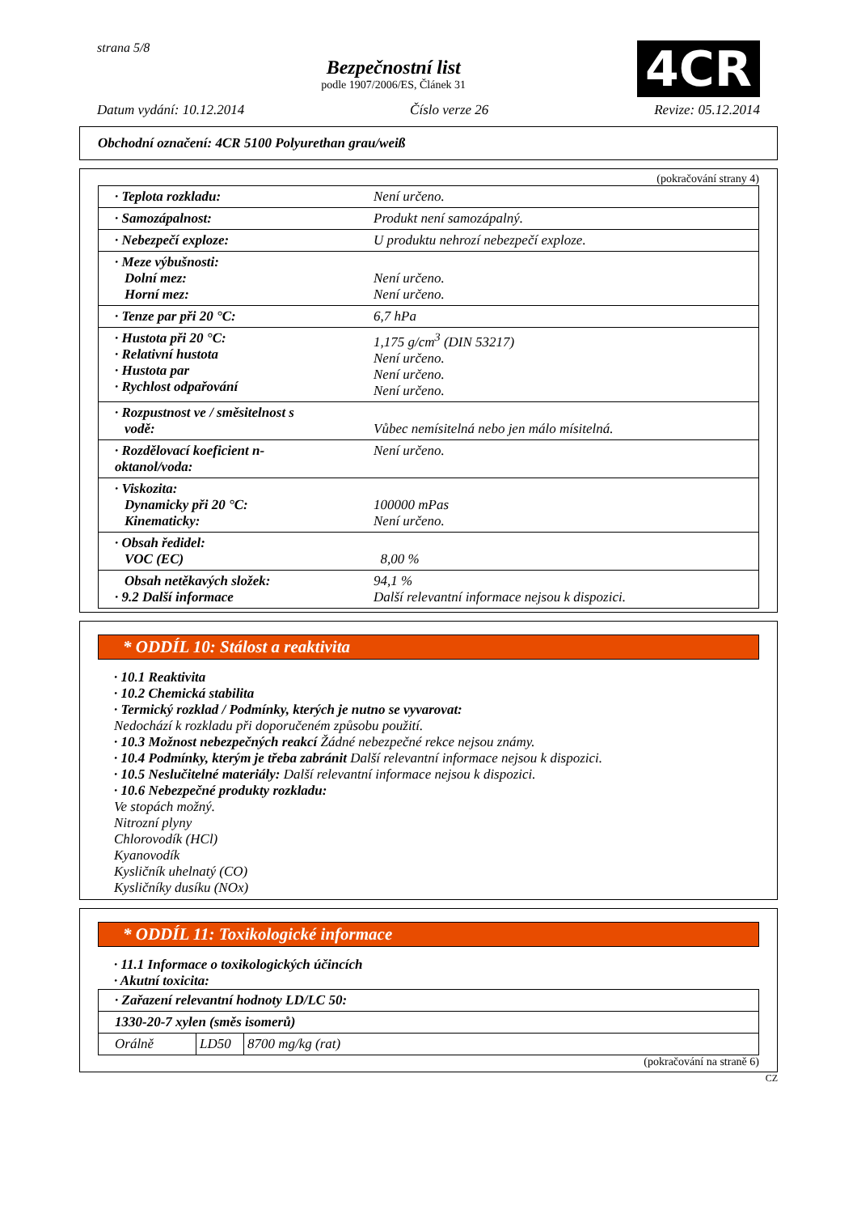strana 5/8
Bezpečnostní list
podle 1907/2006/ES, Článek 31
4CR
Datum vydání: 10.12.2014 Číslo verze 26 Revize: 05.12.2014
Obchodní označení: 4CR 5100 Polyurethan grau/weiß
(pokračování strany 4)
| · Teplota rozkladu: | Není určeno. |
| · Samozápalnost: | Produkt není samozápalný. |
| · Nebezpečí exploze: | U produktu nehrozí nebezpečí exploze. |
| · Meze výbušnosti: Dolní mez: Horní mez: | Není určeno. Není určeno. |
| · Tenze par při 20 °C: | 6,7 hPa |
| · Hustota při 20 °C: · Relativní hustota · Hustota par · Rychlost odpařování | 1,175 g/cm<sup>3</sup> (DIN 53217) Není určeno. Není určeno. Není určeno. |
| · Rozpustnost ve / směsitelnost s vodě: | Vůbec nemísitelná nebo jen málo mísitelná. |
| · Rozdělovací koeficient n-oktanol/voda: | Není určeno. |
| · Viskozita: Dynamicky při 20 °C: Kinematicky: | 100000 mPas Není určeno. |
| · Obsah ředidel: VOC (EC) | 8,00 % |
| Obsah netěkavých složek: · 9.2 Další informace | 94,1 % Další relevantní informace nejsou k dispozici. |
* ODDÍL 10: Stálost a reaktivita
· 10.1 Reaktivita
· 10.2 Chemická stabilita
· Termický rozklad / Podmínky, kterých je nutno se vyvarovat:
Nedochází k rozkladu při doporučeném způsobu použití.
· 10.3 Možnost nebezpečných reakcí Žádné nebezpečné rekce nejsou známy.
· 10.4 Podmínky, kterým je třeba zabránit Další relevantní informace nejsou k dispozici.
· 10.5 Neslučitelné materiály: Další relevantní informace nejsou k dispozici.
· 10.6 Nebezpečné produkty rozkladu:
Ve stopách možný.
Nitrozní plyny
Chlorovodík (HCl)
Kyanovodík
Kysličník uhelnatý (CO)
Kysličníky dusíku (NOx)
* ODDÍL 11: Toxikologické informace
· 11.1 Informace o toxikologických účincích
· Akutní toxicita:
| · Zařazení relevantní hodnoty LD/LC 50: | | |
| 1330-20-7 xylen (směs isomerů) | | |
| Orálně | LD50 | 8700 mg/kg (rat) |
(pokračování na straně 6)
CZ